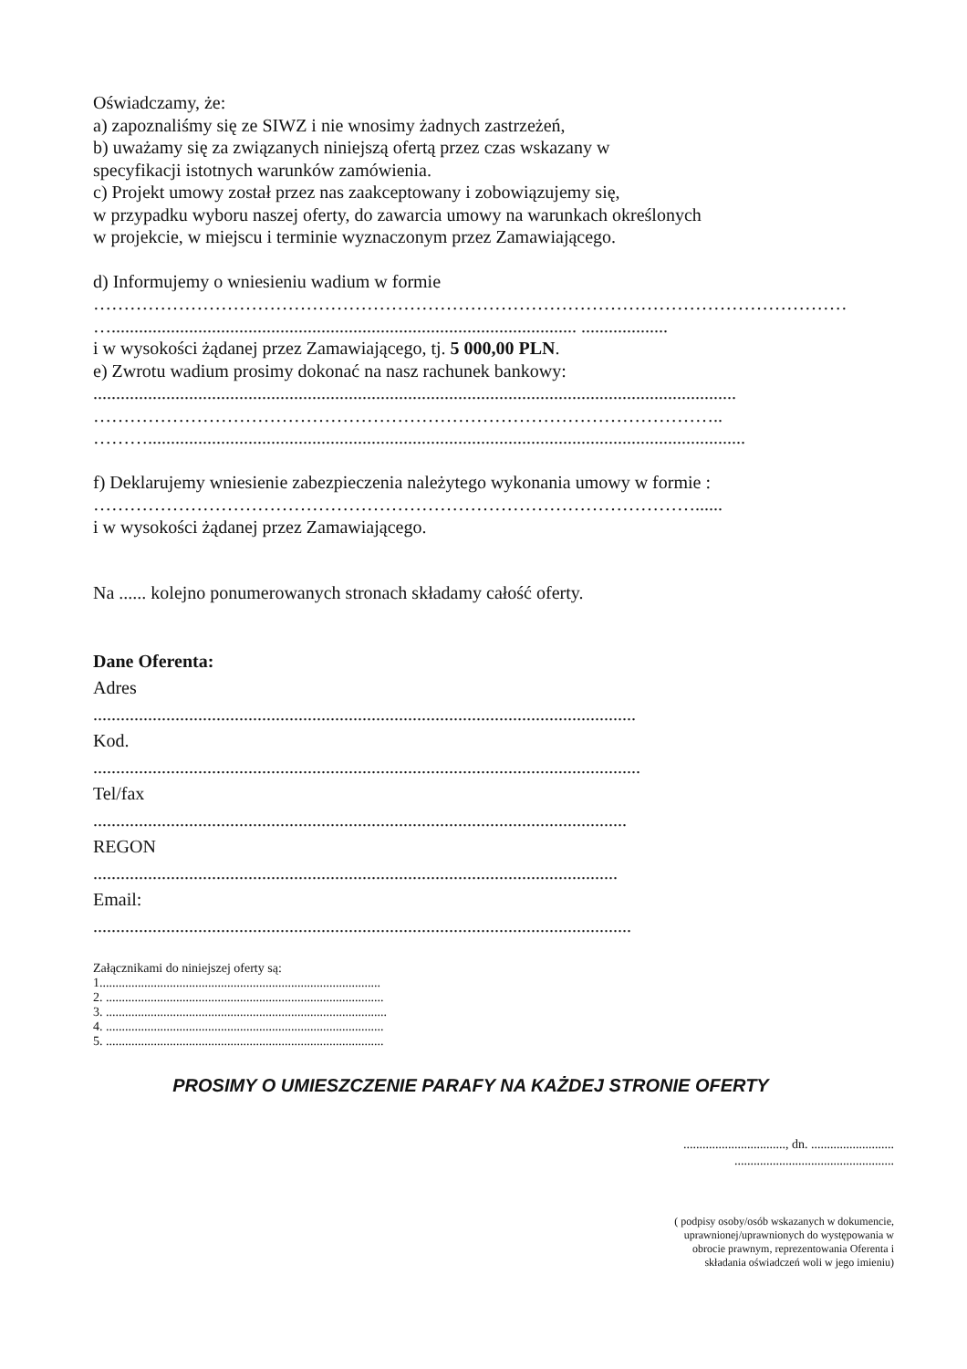Oświadczamy, że:
a) zapoznaliśmy się ze SIWZ i nie wnosimy żadnych zastrzeżeń,
b) uważamy się za związanych niniejszą ofertą przez czas wskazany w
specyfikacji istotnych warunków zamówienia.
c) Projekt umowy został przez nas zaakceptowany i zobowiązujemy się,
w przypadku wyboru naszej oferty, do zawarcia umowy na warunkach określonych
w projekcie, w miejscu i terminie wyznaczonym przez Zamawiającego.
d) Informujemy o wniesieniu wadium w formie
……………………………………………………………………………………………………………………
…...................................................................................................... ...................
i w wysokości żądanej przez Zamawiającego, tj. 5 000,00 PLN.
e) Zwrotu wadium prosimy dokonać na nasz rachunek bankowy:
.............................................................................................................................................
…………………………………………………………………………………………..
………...................................................................................................................................
f) Deklarujemy wniesienie zabezpieczenia należytego wykonania umowy w formie :
………………………………………………………………………………………......
i w wysokości żądanej przez Zamawiającego.
Na ...... kolejno ponumerowanych stronach składamy całość oferty.
Dane Oferenta:
Adres
.......................................................................................................................
Kod.
........................................................................................................................
Tel/fax
.....................................................................................................................
REGON
...................................................................................................................
Email:
......................................................................................................................
Załącznikami do niniejszej oferty są:
1........................................................................................
2. .......................................................................................
3. ........................................................................................
4. .......................................................................................
5. .......................................................................................
PROSIMY O UMIESZCZENIE PARAFY NA KAŻDEJ STRONIE OFERTY
................................, dn. ..........................
..................................................
( podpisy osoby/osób wskazanych w dokumencie,
uprawnionej/uprawnionych do występowania w
obrocie prawnym, reprezentowania Oferenta i
składania oświadczeń woli w jego imieniu)